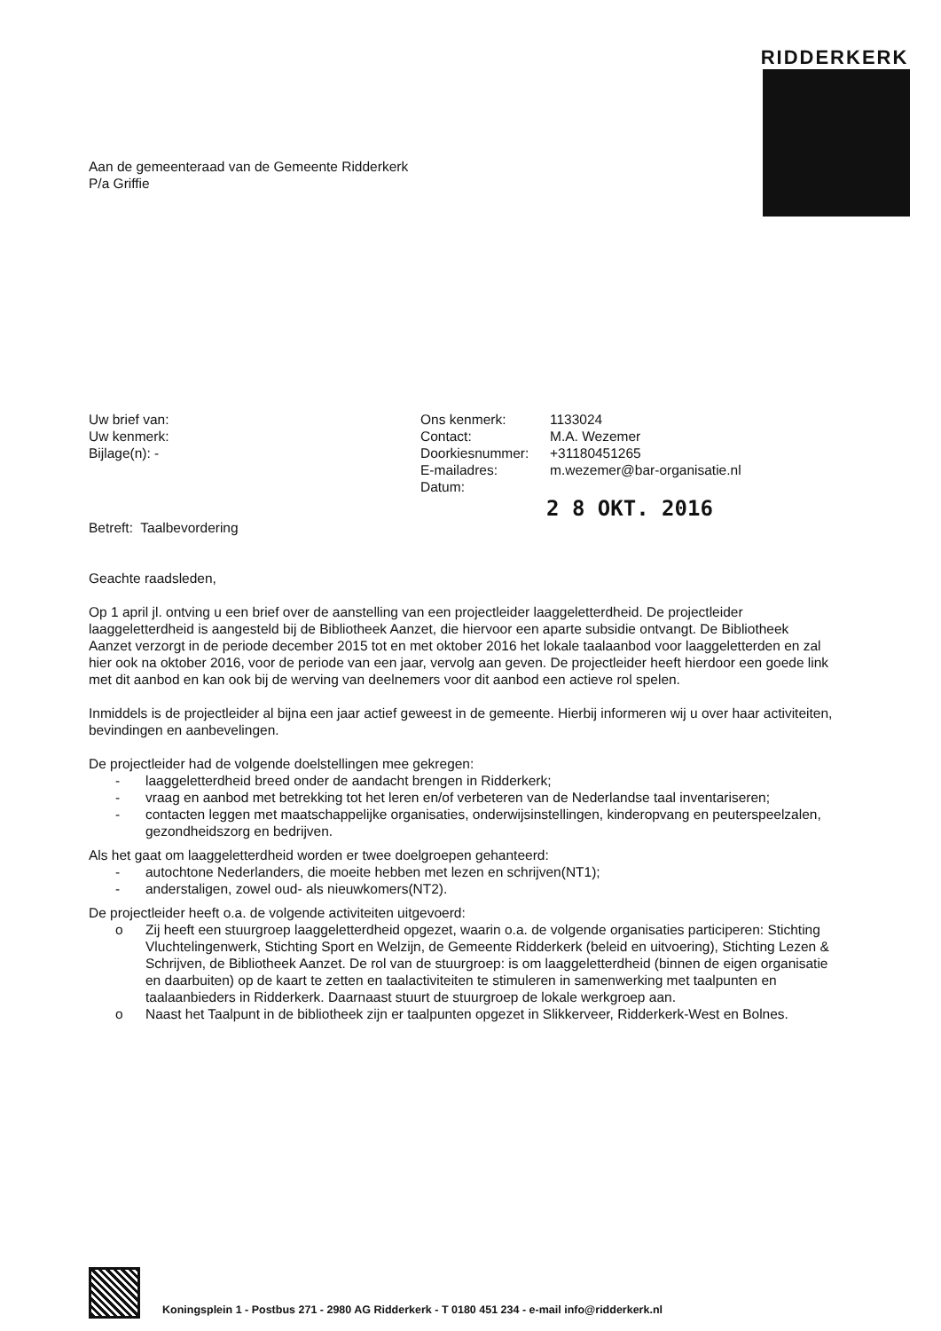RIDDERKERK
Aan de gemeenteraad van de Gemeente Ridderkerk
P/a Griffie
Uw brief van:
Uw kenmerk:
Bijlage(n): -
Ons kenmerk: 1133024 Contact: M.A. Wezemer Doorkiesnummer: +31180451265 E-mailadres: m.wezemer@bar-organisatie.nl Datum:
2 8 OKT. 2016
Betreft: Taalbevordering
Geachte raadsleden,
Op 1 april jl. ontving u een brief over de aanstelling van een projectleider laaggeletterdheid. De projectleider laaggeletterdheid is aangesteld bij de Bibliotheek Aanzet, die hiervoor een aparte subsidie ontvangt. De Bibliotheek Aanzet verzorgt in de periode december 2015 tot en met oktober 2016 het lokale taalaanbod voor laaggeletterden en zal hier ook na oktober 2016, voor de periode van een jaar, vervolg aan geven. De projectleider heeft hierdoor een goede link met dit aanbod en kan ook bij de werving van deelnemers voor dit aanbod een actieve rol spelen.
Inmiddels is de projectleider al bijna een jaar actief geweest in de gemeente. Hierbij informeren wij u over haar activiteiten, bevindingen en aanbevelingen.
De projectleider had de volgende doelstellingen mee gekregen:
- laaggeletterdheid breed onder de aandacht brengen in Ridderkerk;
- vraag en aanbod met betrekking tot het leren en/of verbeteren van de Nederlandse taal inventariseren;
- contacten leggen met maatschappelijke organisaties, onderwijsinstellingen, kinderopvang en peuterspeelzalen, gezondheidszorg en bedrijven.
Als het gaat om laaggeletterdheid worden er twee doelgroepen gehanteerd:
- autochtone Nederlanders, die moeite hebben met lezen en schrijven(NT1);
- anderstaligen, zowel oud- als nieuwkomers(NT2).
De projectleider heeft o.a. de volgende activiteiten uitgevoerd:
o Zij heeft een stuurgroep laaggeletterdheid opgezet, waarin o.a. de volgende organisaties participeren: Stichting Vluchtelingenwerk, Stichting Sport en Welzijn, de Gemeente Ridderkerk (beleid en uitvoering), Stichting Lezen & Schrijven, de Bibliotheek Aanzet. De rol van de stuurgroep: is om laaggeletterdheid (binnen de eigen organisatie en daarbuiten) op de kaart te zetten en taalactiviteiten te stimuleren in samenwerking met taalpunten en taalaanbieders in Ridderkerk. Daarnaast stuurt de stuurgroep de lokale werkgroep aan.
o Naast het Taalpunt in de bibliotheek zijn er taalpunten opgezet in Slikkerveer, Ridderkerk-West en Bolnes.
Koningsplein 1 - Postbus 271 - 2980 AG Ridderkerk - T 0180 451 234 - e-mail info@ridderkerk.nl